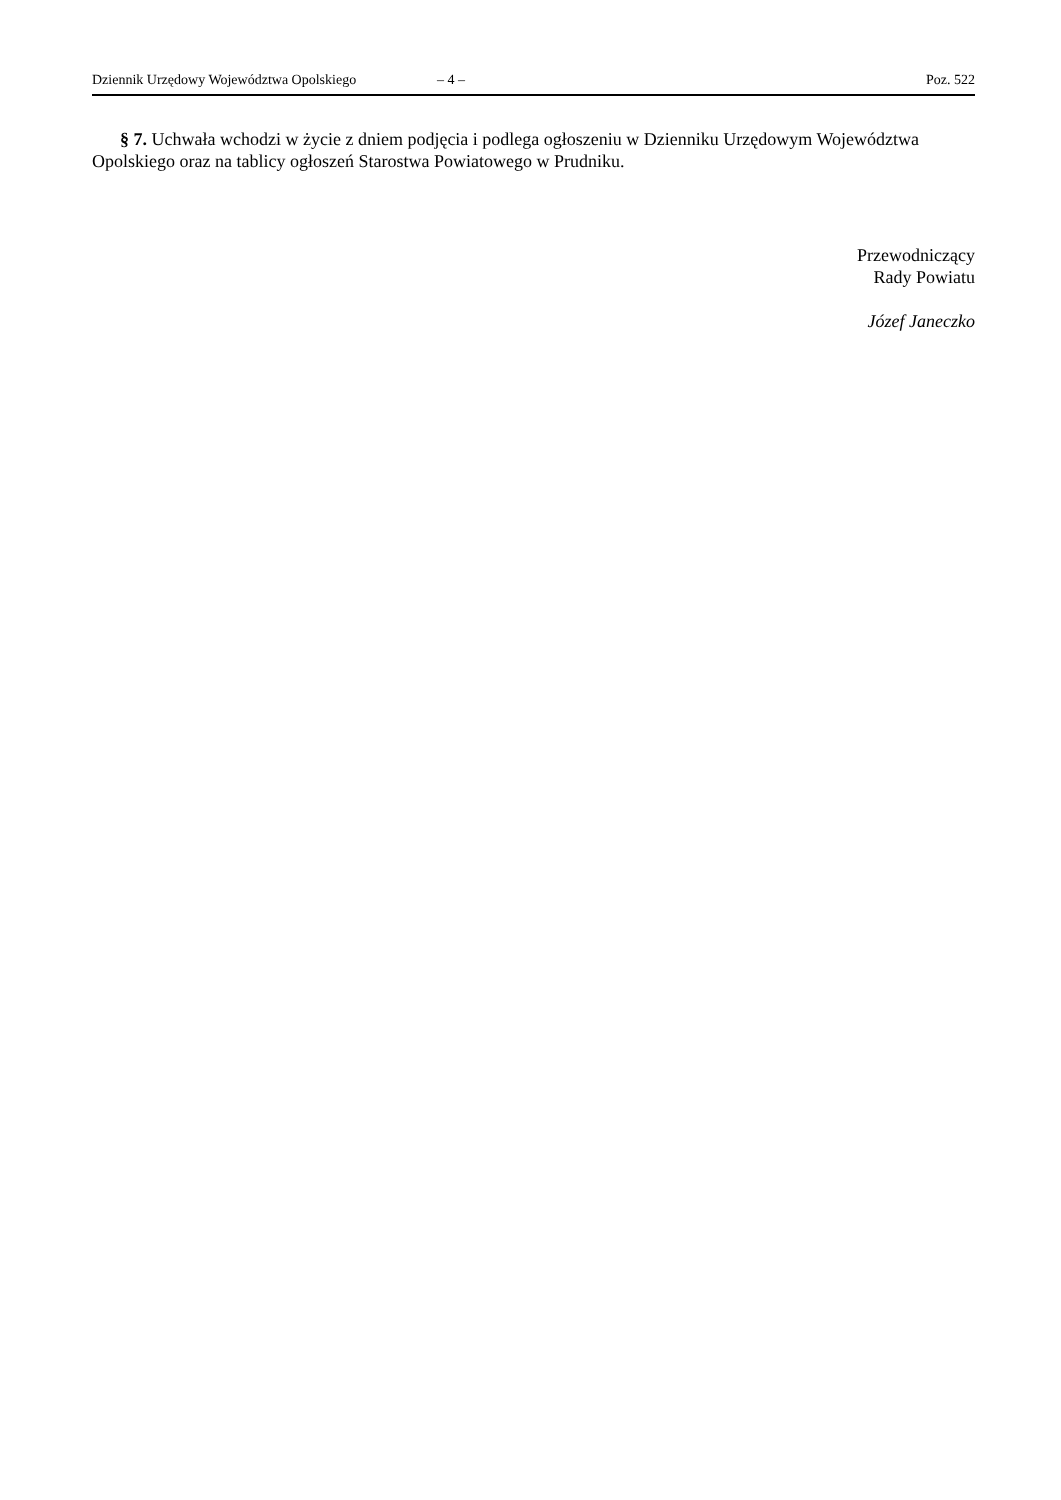Dziennik Urzędowy Województwa Opolskiego – 4 – Poz. 522
§ 7. Uchwała wchodzi w życie z dniem podjęcia i podlega ogłoszeniu w Dzienniku Urzędowym Województwa Opolskiego oraz na tablicy ogłoszeń Starostwa Powiatowego w Prudniku.
Przewodniczący
Rady Powiatu
Józef Janeczko